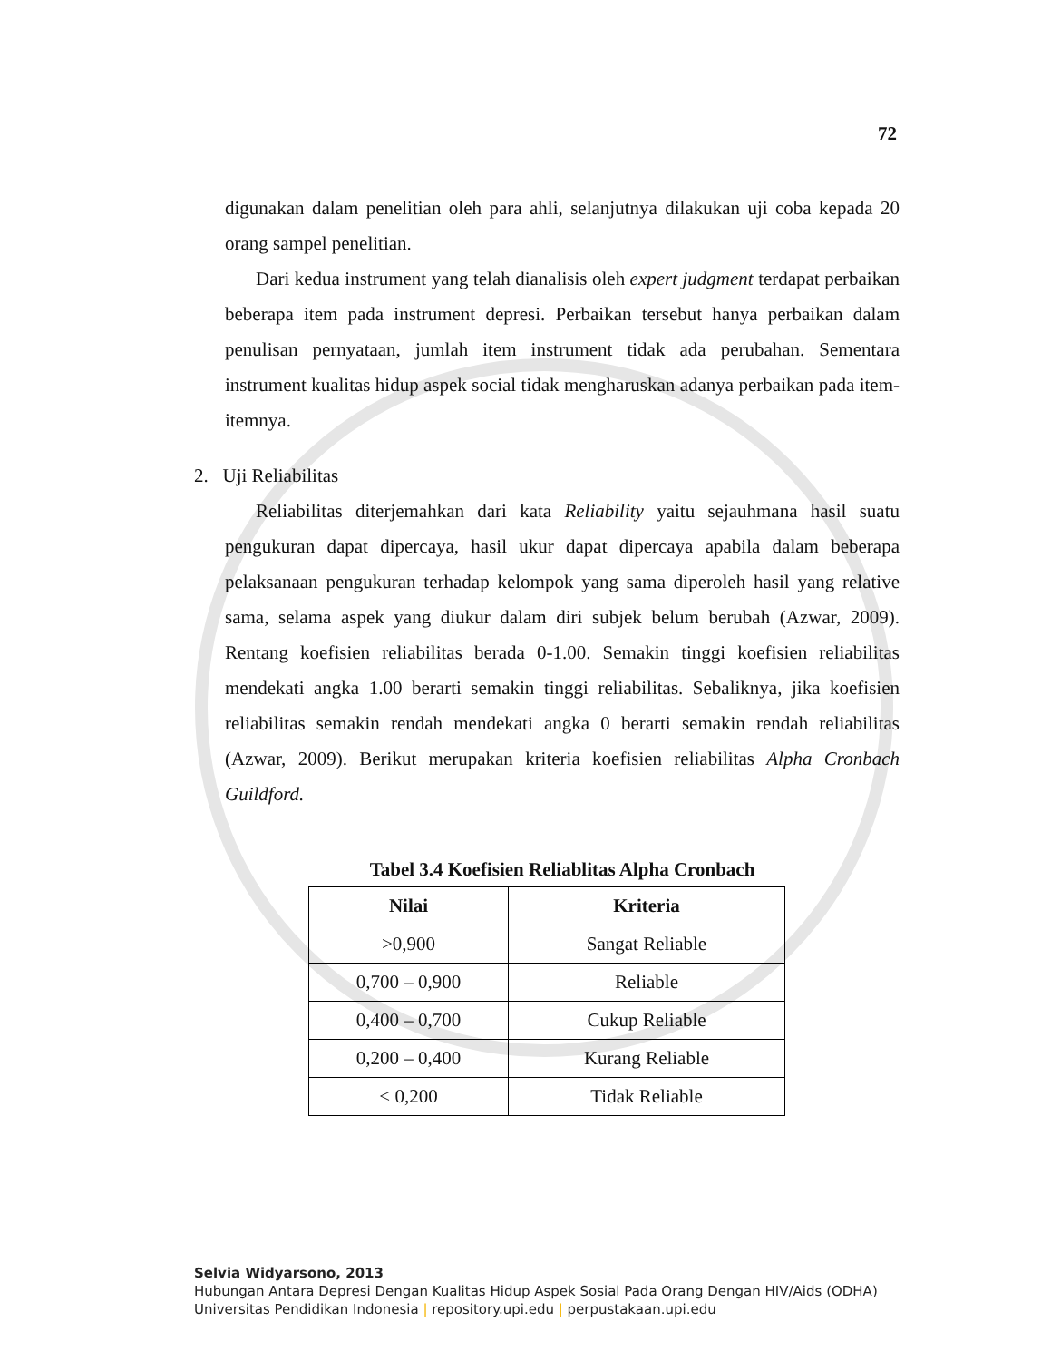72
digunakan dalam penelitian oleh para ahli, selanjutnya dilakukan uji coba kepada 20 orang sampel penelitian.
Dari kedua instrument yang telah dianalisis oleh expert judgment terdapat perbaikan beberapa item pada instrument depresi. Perbaikan tersebut hanya perbaikan dalam penulisan pernyataan, jumlah item instrument tidak ada perubahan. Sementara instrument kualitas hidup aspek social tidak mengharuskan adanya perbaikan pada item-itemnya.
2. Uji Reliabilitas
Reliabilitas diterjemahkan dari kata Reliability yaitu sejauhmana hasil suatu pengukuran dapat dipercaya, hasil ukur dapat dipercaya apabila dalam beberapa pelaksanaan pengukuran terhadap kelompok yang sama diperoleh hasil yang relative sama, selama aspek yang diukur dalam diri subjek belum berubah (Azwar, 2009). Rentang koefisien reliabilitas berada 0-1.00. Semakin tinggi koefisien reliabilitas mendekati angka 1.00 berarti semakin tinggi reliabilitas. Sebaliknya, jika koefisien reliabilitas semakin rendah mendekati angka 0 berarti semakin rendah reliabilitas (Azwar, 2009). Berikut merupakan kriteria koefisien reliabilitas Alpha Cronbach Guildford.
Tabel 3.4 Koefisien Reliablitas Alpha Cronbach
| Nilai | Kriteria |
| --- | --- |
| >0,900 | Sangat Reliable |
| 0,700 – 0,900 | Reliable |
| 0,400 – 0,700 | Cukup Reliable |
| 0,200 – 0,400 | Kurang Reliable |
| < 0,200 | Tidak Reliable |
Selvia Widyarsono, 2013
Hubungan Antara Depresi Dengan Kualitas Hidup Aspek Sosial Pada Orang Dengan HIV/Aids (ODHA)
Universitas Pendidikan Indonesia | repository.upi.edu | perpustakaan.upi.edu